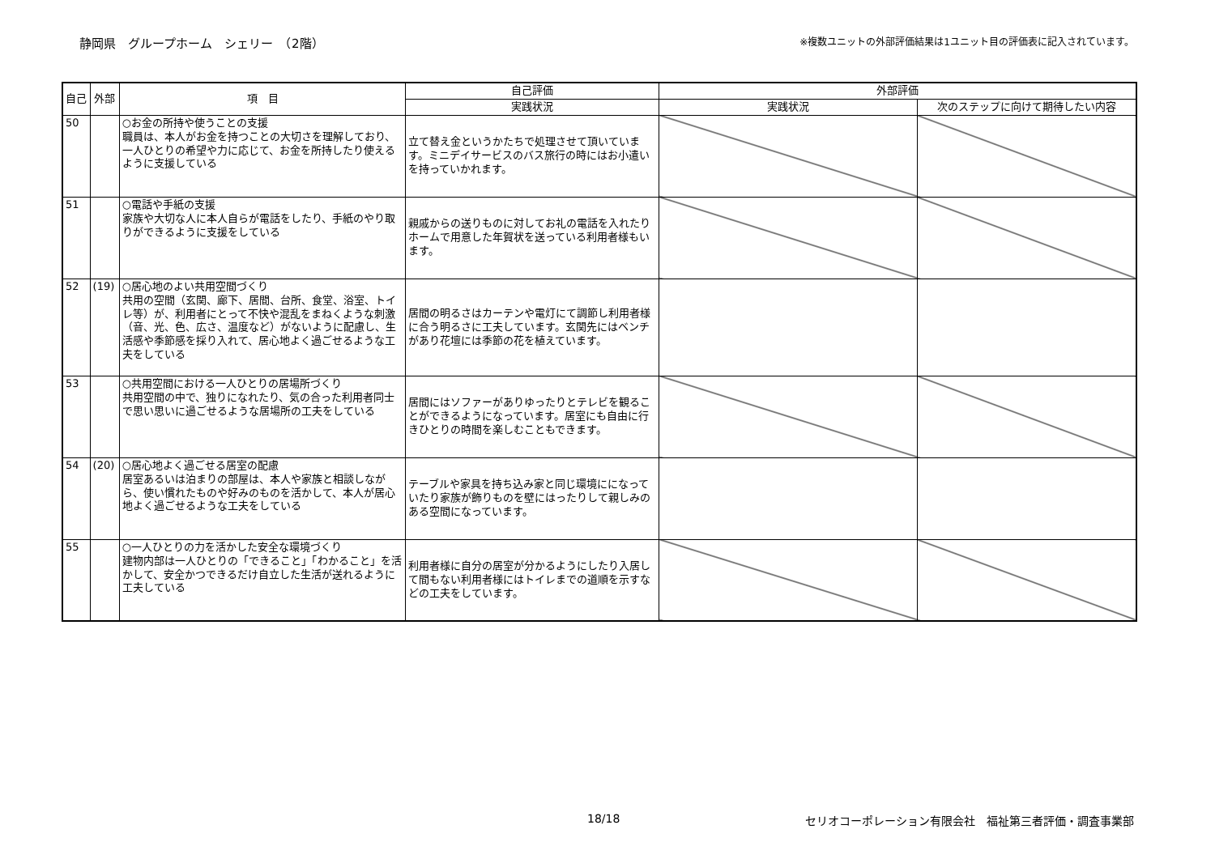静岡県　グループホーム　シェリー　（2階） ※複数ユニットの外部評価結果は1ユニット目の評価表に記入されています。
| 自己 | 外部 | 項 目 | 自己評価 | 外部評価 | |
| --- | --- | --- | --- | --- | --- |
| | | | 実践状況 | 実践状況 | 次のステップに向けて期待したい内容 |
| 50 | | ○お金の所持や使うことの支援 職員は、本人がお金を持つことの大切さを理解しており、一人ひとりの希望や力に応じて、お金を所持したり使えるように支援している | 立て替え金というかたちで処理させて頂いています。ミニデイサービスのバス旅行の時にはお小遣いを持っていかれます。 | | |
| 51 | | ○電話や手紙の支援 家族や大切な人に本人自らが電話をしたり、手紙のやり取りができるように支援をしている | 親戚からの送りものに対してお礼の電話を入れたりホームで用意した年賀状を送っている利用者様もいます。 | | |
| 52 | (19) | ○居心地のよい共用空間づくり 共用の空間（玄関、廊下、居間、台所、食堂、浴室、トイレ等）が、利用者にとって不快や混乱をまねくような刺激（音、光、色、広さ、温度など）がないように配慮し、生活感や季節感を採り入れて、居心地よく過ごせるような工夫をしている | 居間の明るさはカーテンや電灯にて調節し利用者様に合う明るさに工夫しています。玄関先にはベンチがあり花壇には季節の花を植えています。 | | |
| 53 | | ○共用空間における一人ひとりの居場所づくり 共用空間の中で、独りになれたり、気の合った利用者同士で思い思いに過ごせるような居場所の工夫をしている | 居間にはソファーがありゆったりとテレビを観ることができるようになっています。居室にも自由に行きひとりの時間を楽しむこともできます。 | | |
| 54 | (20) | ○居心地よく過ごせる居室の配慮 居室あるいは泊まりの部屋は、本人や家族と相談しながら、使い慣れたものや好みのものを活かして、本人が居心地よく過ごせるような工夫をしている | テーブルや家具を持ち込み家と同じ環境にになっていたり家族が飾りものを壁にはったりして親しみのある空間になっています。 | | |
| 55 | | ○一人ひとりの力を活かした安全な環境づくり 建物内部は一人ひとりの「できること」「わかること」を活かして、安全かつできるだけ自立した生活が送れるように工夫している | 利用者様に自分の居室が分かるようにしたり入居して間もない利用者様にはトイレまでの道順を示すなどの工夫をしています。 | | |
18/18 セリオコーポレーション有限会社　福祉第三者評価・調査事業部